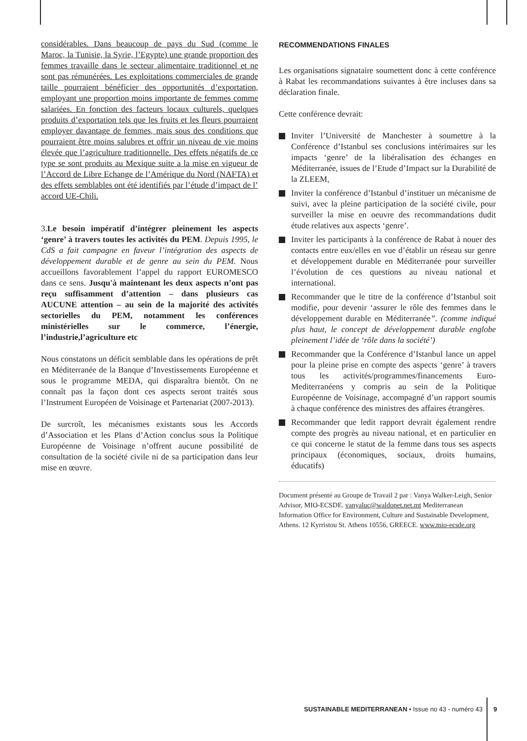considérables. Dans beaucoup de pays du Sud (comme le Maroc, la Tunisie, la Syrie, l’Egypte) une grande proportion des femmes travaille dans le secteur alimentaire traditionnel et ne sont pas rémunérées. Les exploitations commerciales de grande taille pourraient bénéficier des opportunités d’exportation, employant une proportion moins importante de femmes comme salariées. En fonction des facteurs locaux culturels, quelques produits d’exportation tels que les fruits et les fleurs pourraient employer davantage de femmes, mais sous des conditions que pourraient être moins salubres et offrir un niveau de vie moins élevée que l’agriculture traditionnelle. Des effets négatifs de ce type se sont produits au Mexique suite a la mise en vigueur de l’Accord de Libre Echange de l’Amérique du Nord (NAFTA) et des effets semblables ont été identifiés par l’étude d’impact de l’ accord UE-Chili.
3.Le besoin impératif d’intégrer pleinement les aspects ‘genre’ à travers toutes les activités du PEM. Depuis 1995, le CdS a fait campagne en faveur l’intégration des aspects de développement durable et de genre au sein du PEM. Nous accueillons favorablement l’appel du rapport EUROMESCO dans ce sens. Jusqu'à maintenant les deux aspects n’ont pas reçu suffisamment d’attention – dans plusieurs cas AUCUNE attention – au sein de la majorité des activités sectorielles du PEM, notamment les conférences ministérielles sur le commerce, l’énergie, l’industrie,l’agriculture etc
Nous constatons un déficit semblable dans les opérations de prêt en Méditerranée de la Banque d’Investissements Européenne et sous le programme MEDA, qui disparaîtra bientôt. On ne connaît pas la façon dont ces aspects seront traités sous l’Instrument Européen de Voisinage et Partenariat (2007-2013).
De surcroît, les mécanismes existants sous les Accords d’Association et les Plans d’Action conclus sous la Politique Européenne de Voisinage n’offrent aucune possibilité de consultation de la société civile ni de sa participation dans leur mise en œuvre.
RECOMMENDATIONS FINALES
Les organisations signataire soumettent donc à cette conférence à Rabat les recommandations suivantes à être incluses dans sa déclaration finale.
Cette conférence devrait:
Inviter l’Université de Manchester à soumettre à la Conférence d’Istanbul ses conclusions intérimaires sur les impacts ‘genre’ de la libéralisation des échanges en Méditerranée, issues de l’Etude d’Impact sur la Durabilité de la ZLEEM,
Inviter la conférence d’Istanbul d’instituer un mécanisme de suivi, avec la pleine participation de la société civile, pour surveiller la mise en oeuvre des recommandations dudit étude relatives aux aspects ‘genre’.
Inviter les participants à la conférence de Rabat à nouer des contacts entre eux/elles en vue d’établir un réseau sur genre et développement durable en Méditerranée pour surveiller l’évolution de ces questions au niveau national et international.
Recommander que le titre de la conférence d’Istanbul soit modifie, pour devenir ‘assurer le rôle des femmes dans le développement durable en Méditerranée”. (comme indiqué plus haut, le concept de développement durable englobe pleinement l’idée de ‘rôle dans la société’)
Recommander que la Conférence d’Istanbul lance un appel pour la pleine prise en compte des aspects ‘genre’ à travers tous les activités/programmes/financements Euro-Mediterranéens y compris au sein de la Politique Européenne de Voisinage, accompagné d’un rapport soumis à chaque conférence des ministres des affaires étrangères.
Recommander que ledit rapport devrait également rendre compte des progrès au niveau national, et en particulier en ce qui concerne le statut de la femme dans tous ses aspects principaux (économiques, sociaux, droits humains, éducatifs)
Document présenté au Groupe de Travail 2 par : Vanya Walker-Leigh, Senior Advisor, MIO-ECSDE. vanyaluc@waldonet.net.mt Mediterranean Information Office for Environment, Culture and Sustainable Development, Athens. 12 Kyrristou St. Athens 10556, GREECE. www.mio-ecsde.org
SUSTAINABLE MEDITERRANEAN • Issue no 43 - numéro 43
9